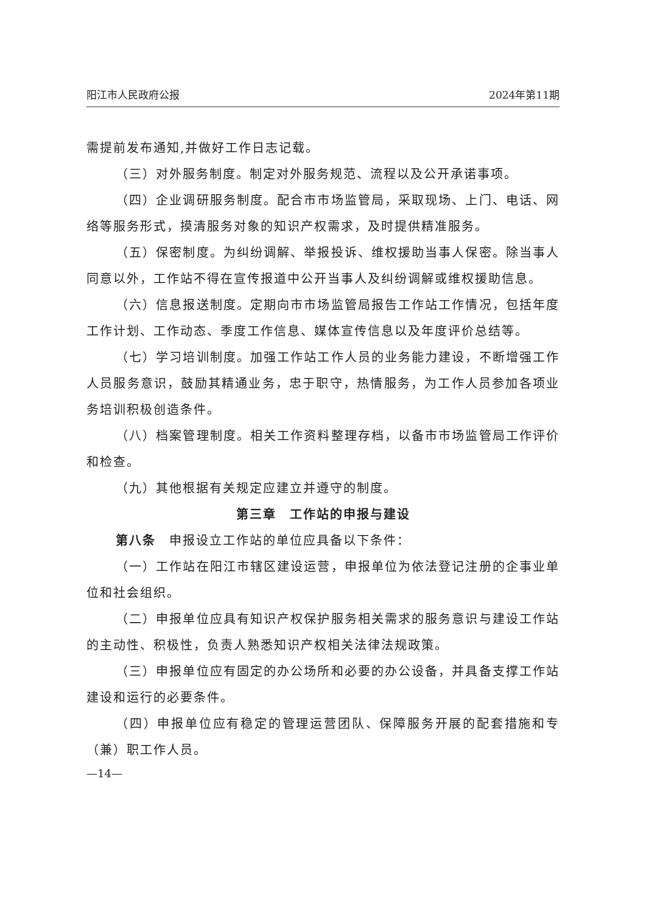阳江市人民政府公报 2024年第11期
需提前发布通知,并做好工作日志记载。
（三）对外服务制度。制定对外服务规范、流程以及公开承诺事项。
（四）企业调研服务制度。配合市市场监管局，采取现场、上门、电话、网络等服务形式，摸清服务对象的知识产权需求，及时提供精准服务。
（五）保密制度。为纠纷调解、举报投诉、维权援助当事人保密。除当事人同意以外，工作站不得在宣传报道中公开当事人及纠纷调解或维权援助信息。
（六）信息报送制度。定期向市市场监管局报告工作站工作情况，包括年度工作计划、工作动态、季度工作信息、媒体宣传信息以及年度评价总结等。
（七）学习培训制度。加强工作站工作人员的业务能力建设，不断增强工作人员服务意识，鼓励其精通业务，忠于职守，热情服务，为工作人员参加各项业务培训积极创造条件。
（八）档案管理制度。相关工作资料整理存档，以备市市场监管局工作评价和检查。
（九）其他根据有关规定应建立并遵守的制度。
第三章　工作站的申报与建设
第八条　申报设立工作站的单位应具备以下条件：
（一）工作站在阳江市辖区建设运营，申报单位为依法登记注册的企事业单位和社会组织。
（二）申报单位应具有知识产权保护服务相关需求的服务意识与建设工作站的主动性、积极性，负责人熟悉知识产权相关法律法规政策。
（三）申报单位应有固定的办公场所和必要的办公设备，并具备支撑工作站建设和运行的必要条件。
（四）申报单位应有稳定的管理运营团队、保障服务开展的配套措施和专（兼）职工作人员。
—14—